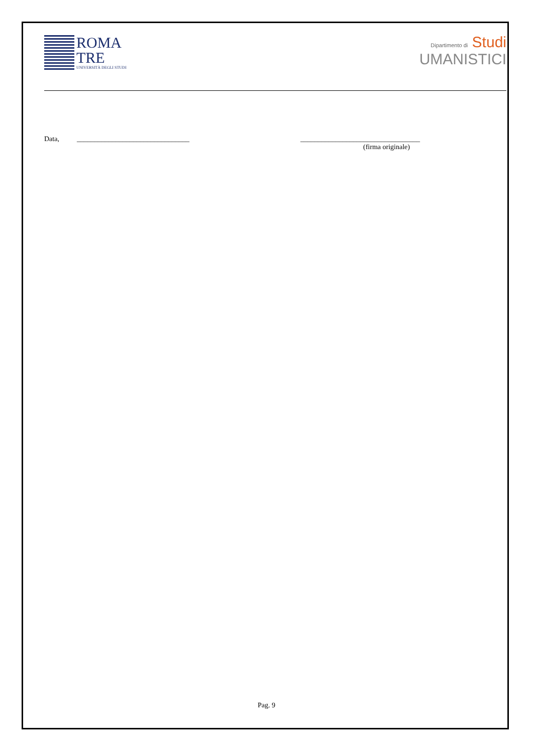ROMA
TRE
UNIVERSITÀ DEGLI STUDI
Dipartimento di Studi
UMANISTICI
Data, ________________________________ __________________________________
(firma originale)
Pag. 9